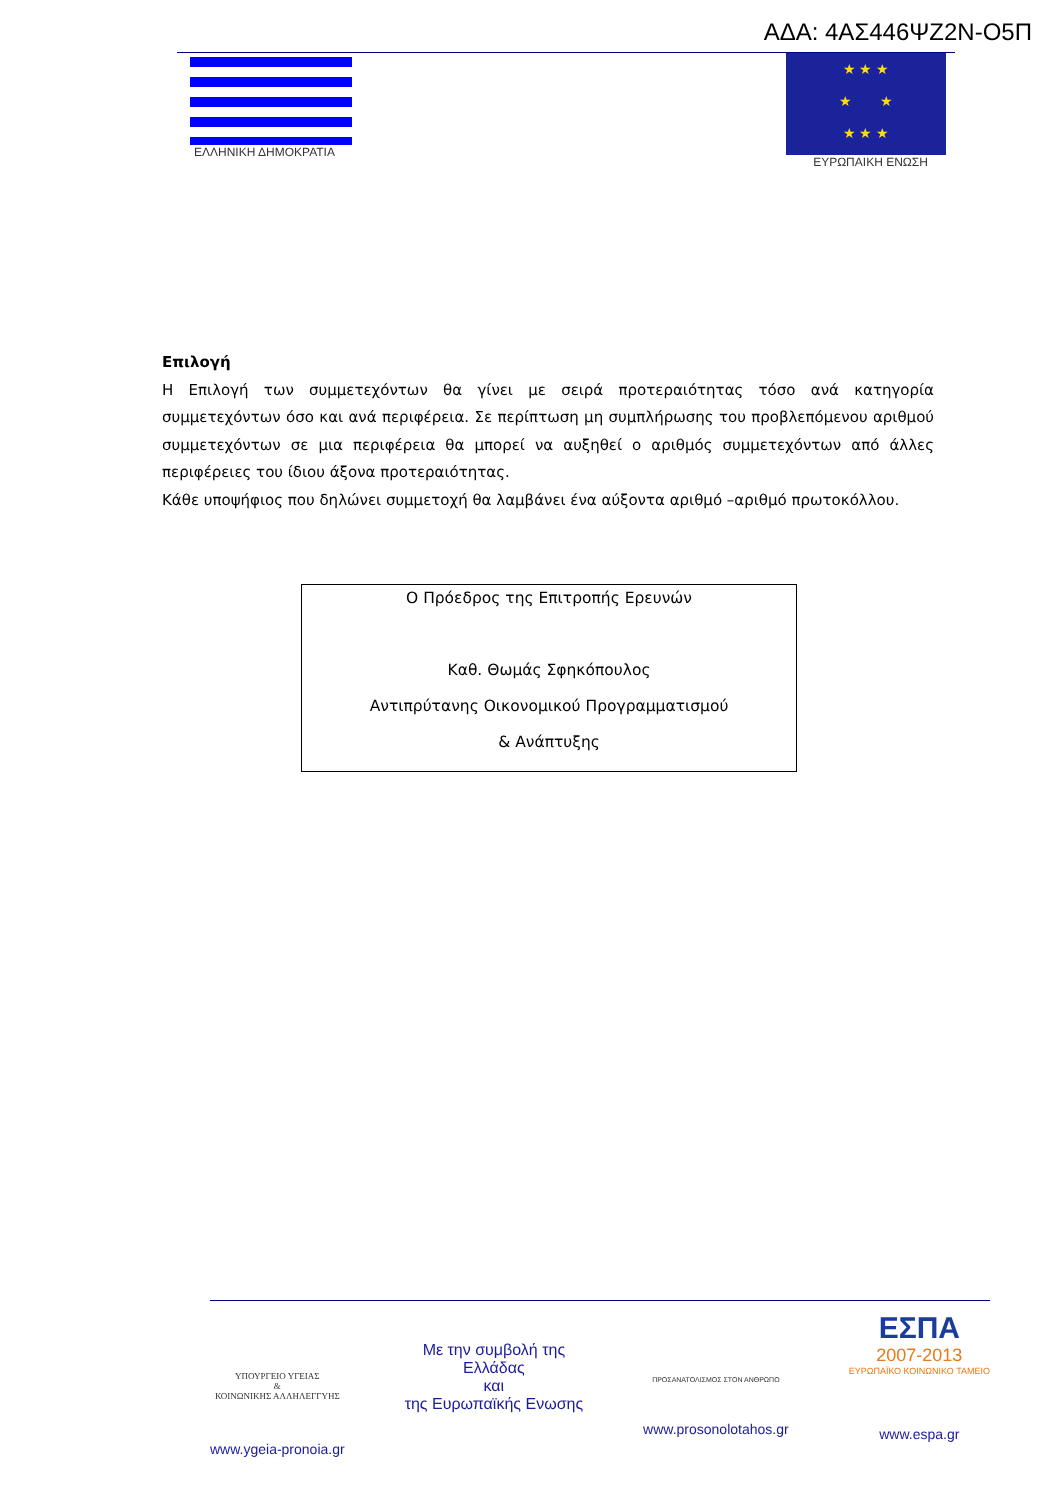ΑΔΑ: 4ΑΣ446ΨΖ2Ν-Ο5Π
ΕΛΛΗΝΙΚΗ ΔΗΜΟΚΡΑΤΙΑ
★ ★ ★
★ ★
★ ★ ★
ΕΥΡΩΠΑΙΚΗ ΕΝΩΣΗ
Επιλογή
Η Επιλογή των συμμετεχόντων θα γίνει με σειρά προτεραιότητας τόσο ανά κατηγορία συμμετεχόντων όσο και ανά περιφέρεια. Σε περίπτωση μη συμπλήρωσης του προβλεπόμενου αριθμού συμμετεχόντων σε μια περιφέρεια θα μπορεί να αυξηθεί ο αριθμός συμμετεχόντων από άλλες περιφέρειες του ίδιου άξονα προτεραιότητας.
Κάθε υποψήφιος που δηλώνει συμμετοχή θα λαμβάνει ένα αύξοντα αριθμό –αριθμό πρωτοκόλλου.
Ο Πρόεδρος της Επιτροπής Ερευνών
Καθ. Θωμάς Σφηκόπουλος
Αντιπρύτανης Οικονομικού Προγραμματισμού
& Ανάπτυξης
ΥΠΟΥΡΓΕΙΟ ΥΓΕΙΑΣ
&
ΚΟΙΝΩΝΙΚΗΣ ΑΛΛΗΛΕΓΓΥΗΣ
www.ygeia-pronoia.gr
Με την συμβολή της
Ελλάδας
και
της Ευρωπαϊκής Ενωσης
ΠΡΟΣΑΝΑΤΟΛΙΣΜΟΣ ΣΤΟΝ ΑΝΘΡΩΠΟ
www.prosonolotahos.gr
ΕΣΠΑ
2007-2013
ΕΥΡΩΠΑΪΚΟ ΚΟΙΝΩΝΙΚΟ ΤΑΜΕΙΟ
www.espa.gr